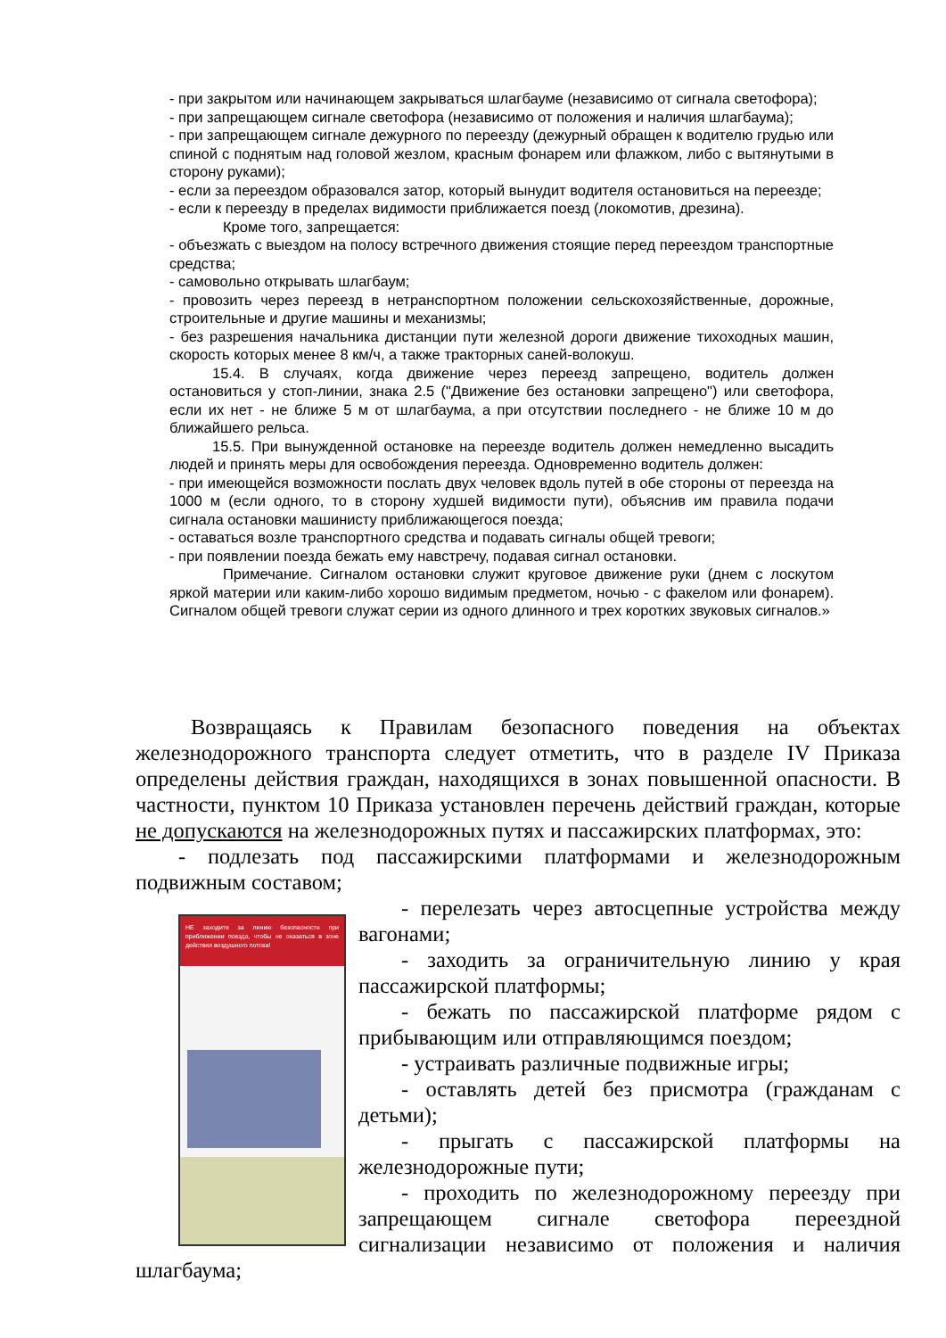- при закрытом или начинающем закрываться шлагбауме (независимо от сигнала светофора);
- при запрещающем сигнале светофора (независимо от положения и наличия шлагбаума);
- при запрещающем сигнале дежурного по переезду (дежурный обращен к водителю грудью или спиной с поднятым над головой жезлом, красным фонарем или флажком, либо с вытянутыми в сторону руками);
- если за переездом образовался затор, который вынудит водителя остановиться на переезде;
- если к переезду в пределах видимости приближается поезд (локомотив, дрезина).
Кроме того, запрещается:
- объезжать с выездом на полосу встречного движения стоящие перед переездом транспортные средства;
- самовольно открывать шлагбаум;
- провозить через переезд в нетранспортном положении сельскохозяйственные, дорожные, строительные и другие машины и механизмы;
- без разрешения начальника дистанции пути железной дороги движение тихоходных машин, скорость которых менее 8 км/ч, а также тракторных саней-волокуш.
15.4. В случаях, когда движение через переезд запрещено, водитель должен остановиться у стоп-линии, знака 2.5 ("Движение без остановки запрещено") или светофора, если их нет - не ближе 5 м от шлагбаума, а при отсутствии последнего - не ближе 10 м до ближайшего рельса.
15.5. При вынужденной остановке на переезде водитель должен немедленно высадить людей и принять меры для освобождения переезда. Одновременно водитель должен:
- при имеющейся возможности послать двух человек вдоль путей в обе стороны от переезда на 1000 м (если одного, то в сторону худшей видимости пути), объяснив им правила подачи сигнала остановки машинисту приближающегося поезда;
- оставаться возле транспортного средства и подавать сигналы общей тревоги;
- при появлении поезда бежать ему навстречу, подавая сигнал остановки.
Примечание. Сигналом остановки служит круговое движение руки (днем с лоскутом яркой материи или каким-либо хорошо видимым предметом, ночью - с факелом или фонарем). Сигналом общей тревоги служат серии из одного длинного и трех коротких звуковых сигналов.»
Возвращаясь к Правилам безопасного поведения на объектах железнодорожного транспорта следует отметить, что в разделе IV Приказа определены действия граждан, находящихся в зонах повышенной опасности. В частности, пунктом 10 Приказа установлен перечень действий граждан, которые не допускаются на железнодорожных путях и пассажирских платформах, это:
- подлезать под пассажирскими платформами и железнодорожным подвижным составом;
НЕ заходите за линию безопасности при приближении поезда, чтобы не оказаться в зоне действия воздушного потока!
- перелезать через автосцепные устройства между вагонами;
- заходить за ограничительную линию у края пассажирской платформы;
- бежать по пассажирской платформе рядом с прибывающим или отправляющимся поездом;
- устраивать различные подвижные игры;
- оставлять детей без присмотра (гражданам с детьми);
- прыгать с пассажирской платформы на железнодорожные пути;
- проходить по железнодорожному переезду при запрещающем сигнале светофора переездной сигнализации независимо от положения и наличия шлагбаума;